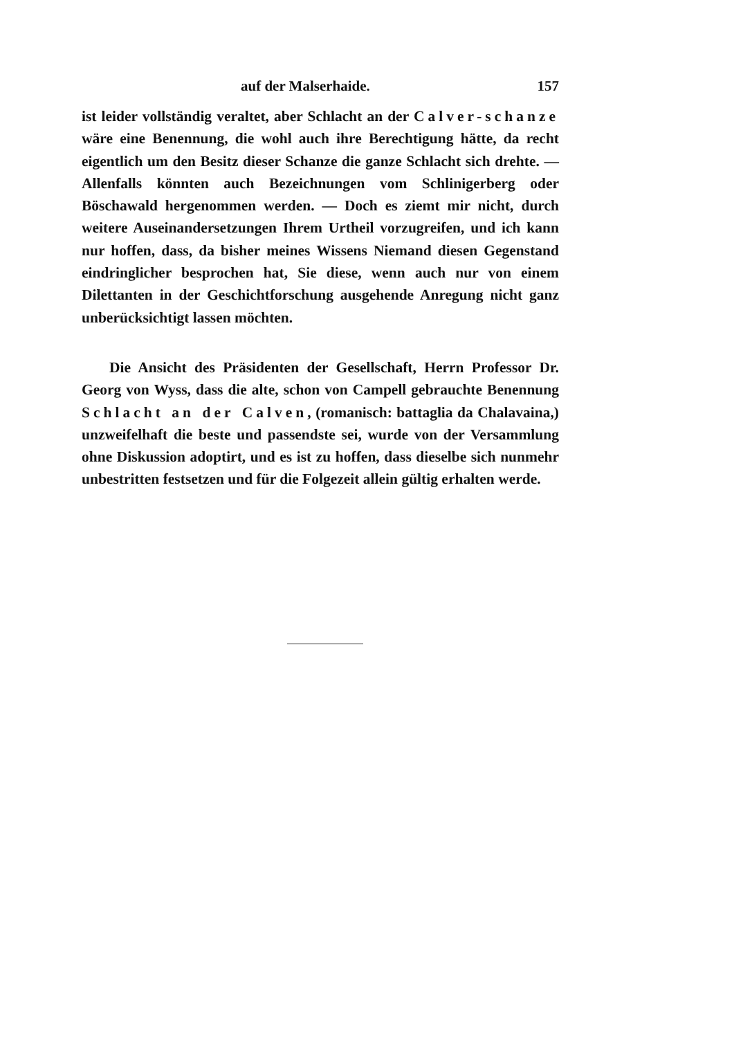auf der Malserhaide. 157
ist leider vollständig veraltet, aber Schlacht an der Calver-schanze wäre eine Benennung, die wohl auch ihre Berechtigung hätte, da recht eigentlich um den Besitz dieser Schanze die ganze Schlacht sich drehte. — Allenfalls könnten auch Bezeichnungen vom Schlinigerberg oder Böschawald hergenommen werden. — Doch es ziemt mir nicht, durch weitere Auseinandersetzungen Ihrem Urtheil vorzugreifen, und ich kann nur hoffen, dass, da bisher meines Wissens Niemand diesen Gegenstand eindringlicher besprochen hat, Sie diese, wenn auch nur von einem Dilettanten in der Geschichtforschung ausgehende Anregung nicht ganz unberücksichtigt lassen möchten.
Die Ansicht des Präsidenten der Gesellschaft, Herrn Professor Dr. Georg von Wyss, dass die alte, schon von Campell gebrauchte Benennung Schlacht an der Calven, (romanisch: battaglia da Chalavaina,) unzweifelhaft die beste und passendste sei, wurde von der Versammlung ohne Diskussion adoptirt, und es ist zu hoffen, dass dieselbe sich nunmehr unbestritten festsetzen und für die Folgezeit allein gültig erhalten werde.